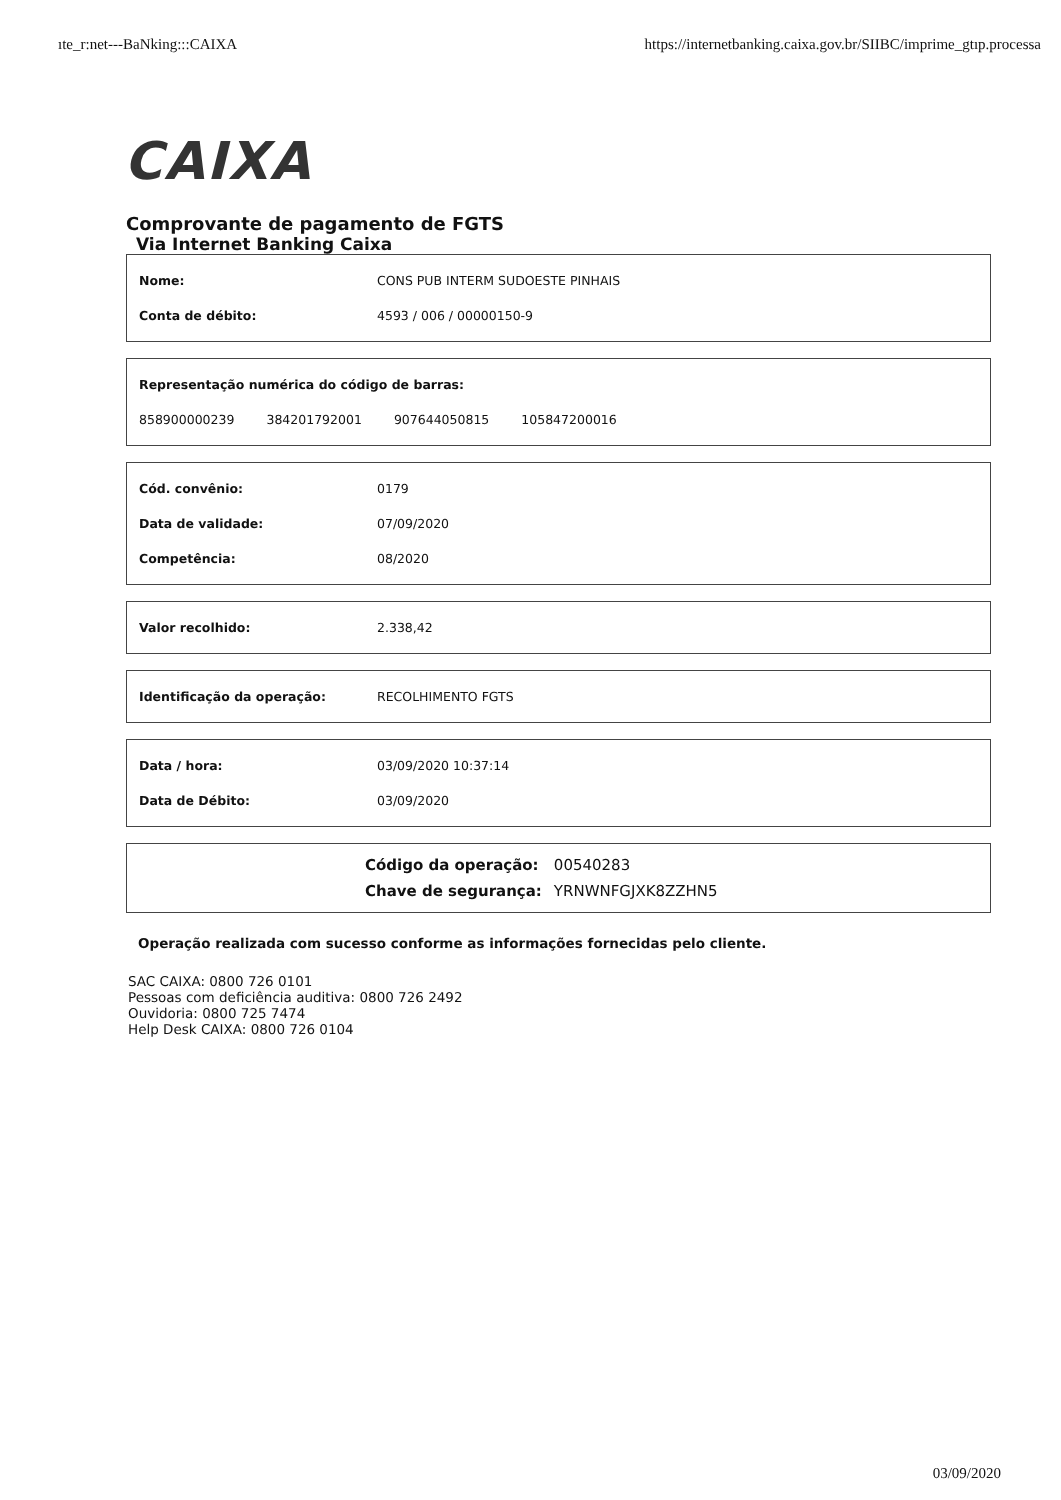ıte_r:net---BaNking:::CAIXA https://internetbanking.caixa.gov.br/SIIBC/imprime_gtıp.processa
CAIXA
Comprovante de pagamento de FGTS
Via Internet Banking Caixa
| Nome: | CONS PUB INTERM SUDOESTE PINHAIS |
| Conta de débito: | 4593 / 006 / 00000150-9 |
Representação numérica do código de barras:
858900000239 384201792001 907644050815 105847200016
| Cód. convênio: | 0179 |
| Data de validade: | 07/09/2020 |
| Competência: | 08/2020 |
| Valor recolhido: | 2.338,42 |
| Identificação da operação: | RECOLHIMENTO FGTS |
| Data / hora: | 03/09/2020 10:37:14 |
| Data de Débito: | 03/09/2020 |
| Código da operação: | 00540283 |
| Chave de segurança: | YRNWNFGJXK8ZZHN5 |
Operação realizada com sucesso conforme as informações fornecidas pelo cliente.
SAC CAIXA: 0800 726 0101
Pessoas com deficiência auditiva: 0800 726 2492
Ouvidoria: 0800 725 7474
Help Desk CAIXA: 0800 726 0104
03/09/2020